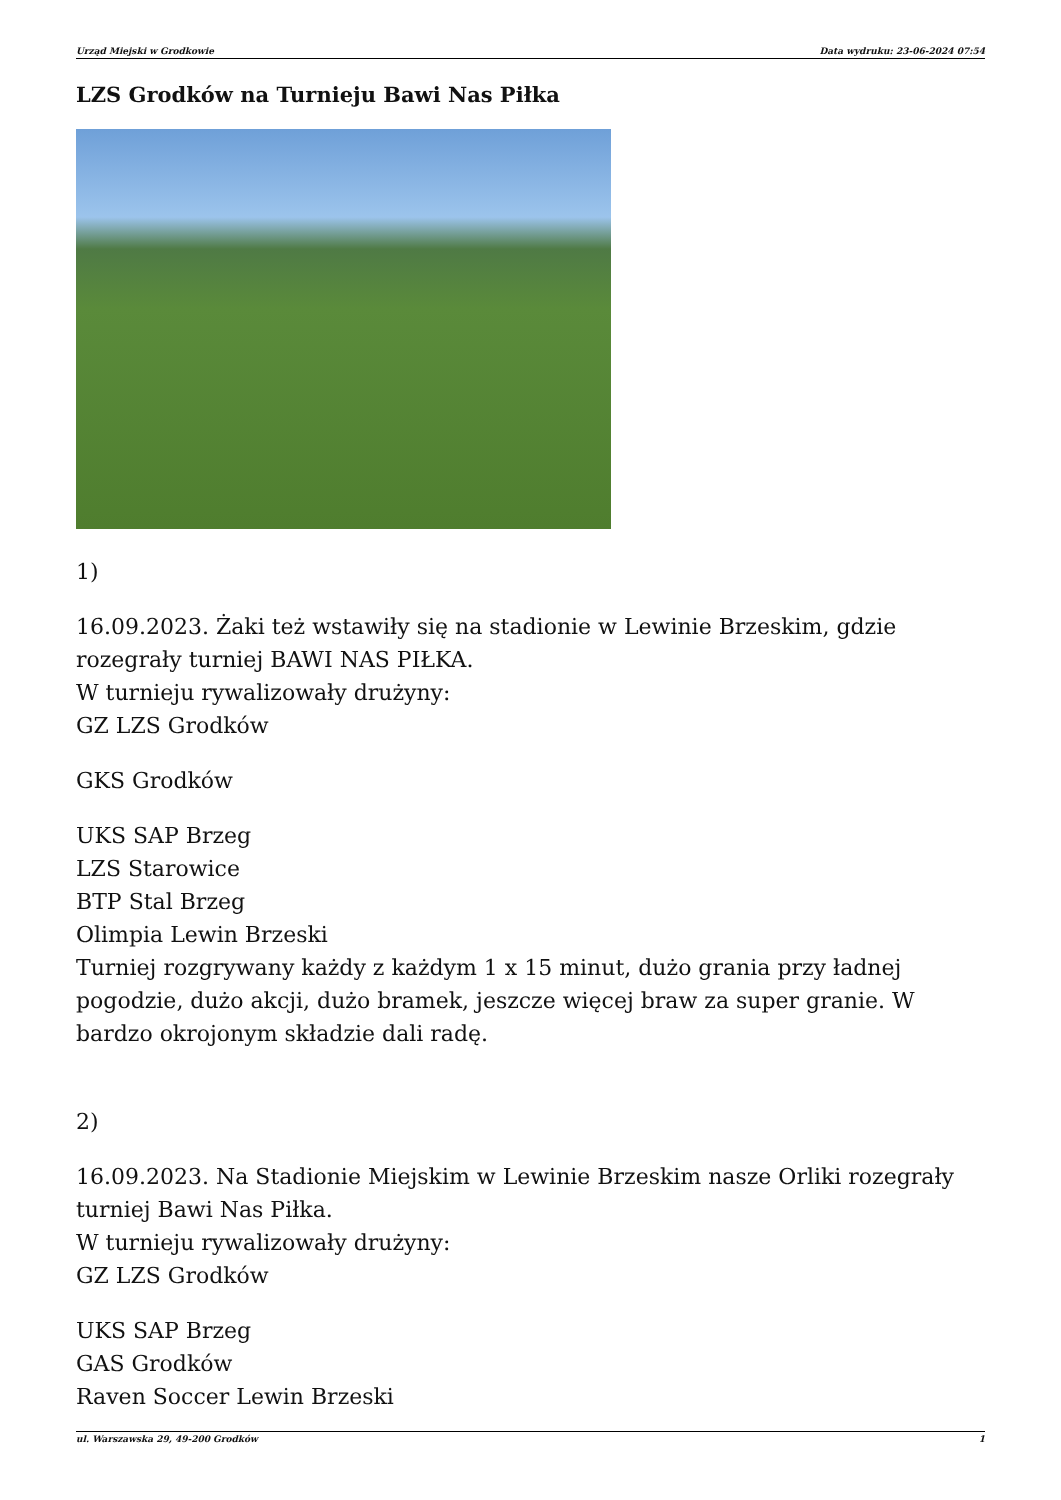Urząd Miejski w Grodkowie Data wydruku: 23-06-2024 07:54
LZS Grodków na Turnieju Bawi Nas Piłka
1)
16.09.2023. Żaki też wstawiły się na stadionie w Lewinie Brzeskim, gdzie rozegrały turniej BAWI NAS PIŁKA.
W turnieju rywalizowały drużyny:
GZ LZS Grodków
GKS Grodków
UKS SAP Brzeg
LZS Starowice
BTP Stal Brzeg
Olimpia Lewin Brzeski
Turniej rozgrywany każdy z każdym 1 x 15 minut, dużo grania przy ładnej pogodzie, dużo akcji, dużo bramek, jeszcze więcej braw za super granie. W bardzo okrojonym składzie dali radę.
2)
16.09.2023. Na Stadionie Miejskim w Lewinie Brzeskim nasze Orliki rozegrały turniej Bawi Nas Piłka.
W turnieju rywalizowały drużyny:
GZ LZS Grodków
UKS SAP Brzeg
GAS Grodków
Raven Soccer Lewin Brzeski
ul. Warszawska 29, 49-200 Grodków 1